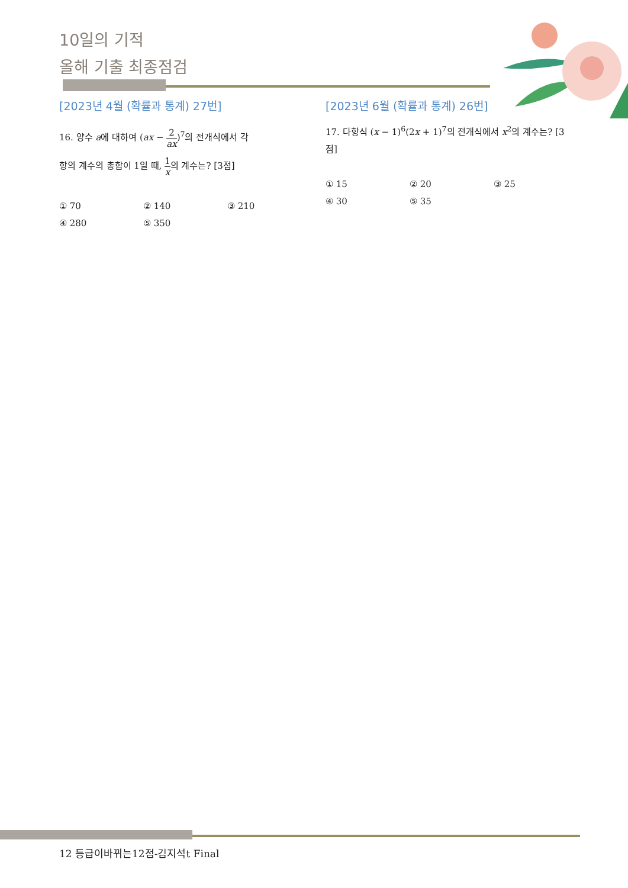10일의 기적
올해 기출 최종점검
[2023년 4월 (확률과 통계) 27번]
16. 양수 a에 대하여 (ax − 2 ax)<sup>7</sup>의 전개식에서 각
항의 계수의 총합이 1일 때, 1 x의 계수는? [3점]
① 70 ② 140 ③ 210 ④ 280 ⑤ 350
[2023년 6월 (확률과 통계) 26번]
17. 다항식 (x − 1)<sup>6</sup>(2x + 1)<sup>7</sup>의 전개식에서 x<sup>2</sup>의 계수는? [3점]
① 15 ② 20 ③ 25 ④ 30 ⑤ 35
12 등급이바뀌는12점-김지석t Final